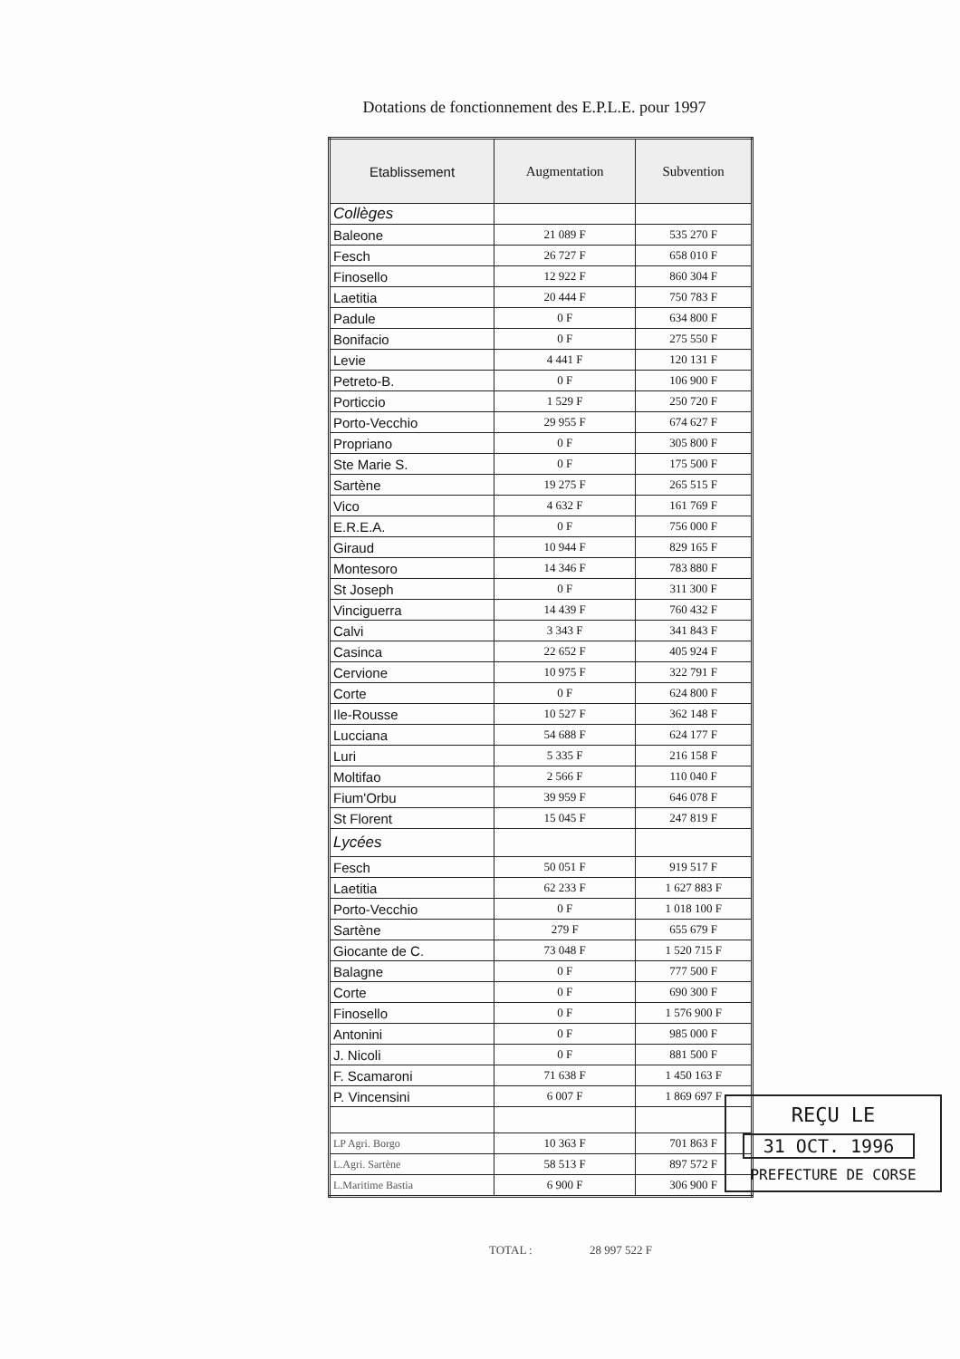Dotations de fonctionnement des E.P.L.E. pour 1997
| Etablissement | Augmentation | Subvention |
| --- | --- | --- |
| Collèges | | |
| Baleone | 21 089 F | 535 270 F |
| Fesch | 26 727 F | 658 010 F |
| Finosello | 12 922 F | 860 304 F |
| Laetitia | 20 444 F | 750 783 F |
| Padule | 0 F | 634 800 F |
| Bonifacio | 0 F | 275 550 F |
| Levie | 4 441 F | 120 131 F |
| Petreto-B. | 0 F | 106 900 F |
| Porticcio | 1 529 F | 250 720 F |
| Porto-Vecchio | 29 955 F | 674 627 F |
| Propriano | 0 F | 305 800 F |
| Ste Marie S. | 0 F | 175 500 F |
| Sartène | 19 275 F | 265 515 F |
| Vico | 4 632 F | 161 769 F |
| E.R.E.A. | 0 F | 756 000 F |
| Giraud | 10 944 F | 829 165 F |
| Montesoro | 14 346 F | 783 880 F |
| St Joseph | 0 F | 311 300 F |
| Vinciguerra | 14 439 F | 760 432 F |
| Calvi | 3 343 F | 341 843 F |
| Casinca | 22 652 F | 405 924 F |
| Cervione | 10 975 F | 322 791 F |
| Corte | 0 F | 624 800 F |
| Ile-Rousse | 10 527 F | 362 148 F |
| Lucciana | 54 688 F | 624 177 F |
| Luri | 5 335 F | 216 158 F |
| Moltifao | 2 566 F | 110 040 F |
| Fium'Orbu | 39 959 F | 646 078 F |
| St Florent | 15 045 F | 247 819 F |
| Lycées | | |
| Fesch | 50 051 F | 919 517 F |
| Laetitia | 62 233 F | 1 627 883 F |
| Porto-Vecchio | 0 F | 1 018 100 F |
| Sartène | 279 F | 655 679 F |
| Giocante de C. | 73 048 F | 1 520 715 F |
| Balagne | 0 F | 777 500 F |
| Corte | 0 F | 690 300 F |
| Finosello | 0 F | 1 576 900 F |
| Antonini | 0 F | 985 000 F |
| J. Nicoli | 0 F | 881 500 F |
| F. Scamaroni | 71 638 F | 1 450 163 F |
| P. Vincensini | 6 007 F | 1 869 697 F |
| LP Agri. Borgo | 10 363 F | 701 863 F |
| L.Agri. Sartène | 58 513 F | 897 572 F |
| L.Maritime Bastia | 6 900 F | 306 900 F |
REÇU LE
31 OCT. 1996
PREFECTURE DE CORSE
TOTAL : 28 997 522 F